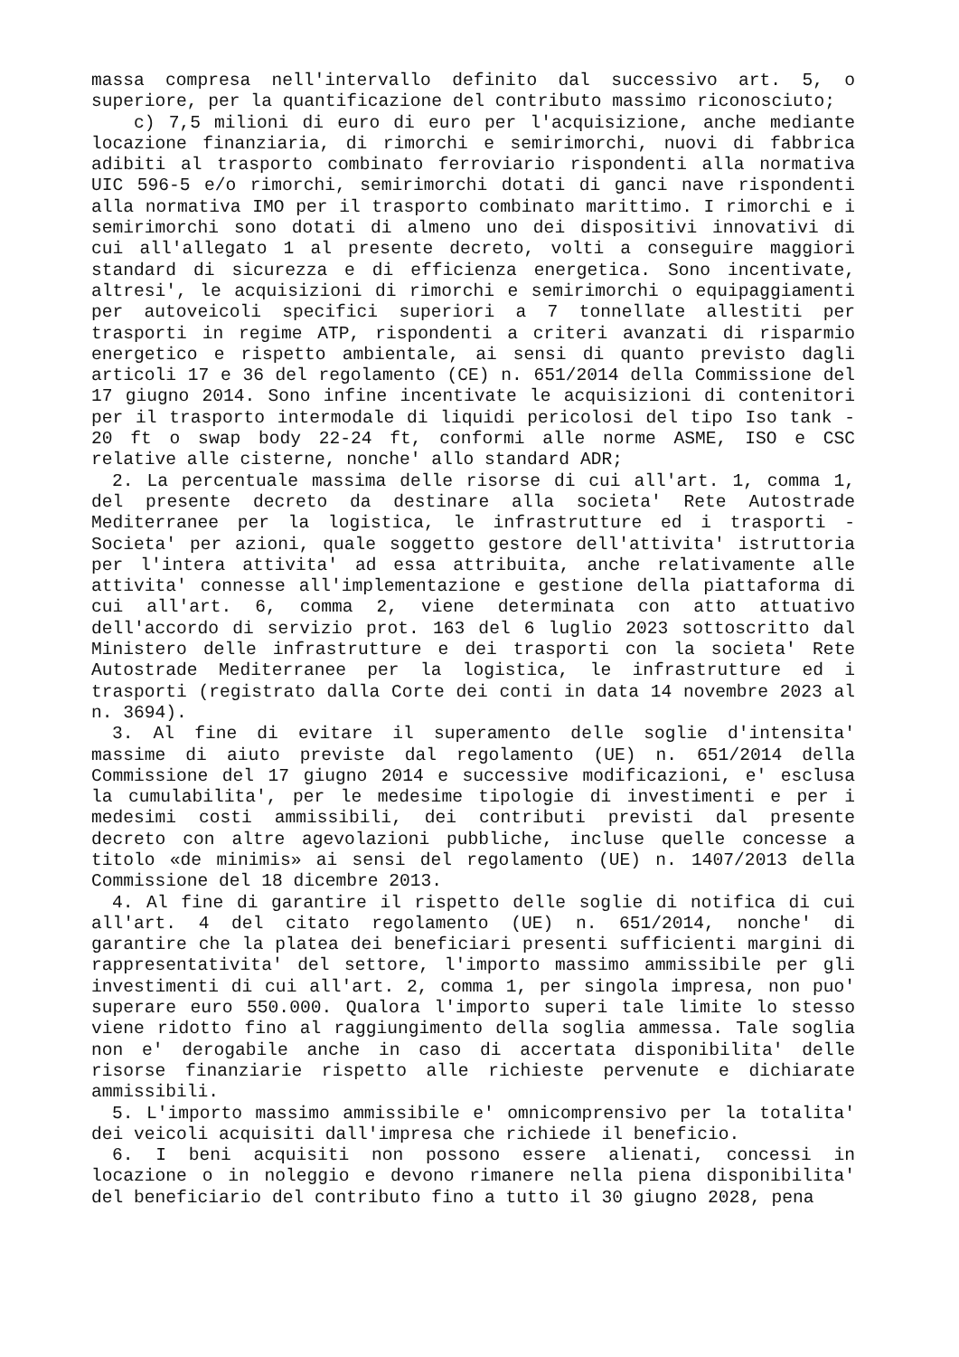massa compresa nell'intervallo definito dal successivo art. 5, o superiore, per la quantificazione del contributo massimo riconosciuto;
c) 7,5 milioni di euro di euro per l'acquisizione, anche mediante locazione finanziaria, di rimorchi e semirimorchi, nuovi di fabbrica adibiti al trasporto combinato ferroviario rispondenti alla normativa UIC 596-5 e/o rimorchi, semirimorchi dotati di ganci nave rispondenti alla normativa IMO per il trasporto combinato marittimo. I rimorchi e i semirimorchi sono dotati di almeno uno dei dispositivi innovativi di cui all'allegato 1 al presente decreto, volti a conseguire maggiori standard di sicurezza e di efficienza energetica. Sono incentivate, altresi', le acquisizioni di rimorchi e semirimorchi o equipaggiamenti per autoveicoli specifici superiori a 7 tonnellate allestiti per trasporti in regime ATP, rispondenti a criteri avanzati di risparmio energetico e rispetto ambientale, ai sensi di quanto previsto dagli articoli 17 e 36 del regolamento (CE) n. 651/2014 della Commissione del 17 giugno 2014. Sono infine incentivate le acquisizioni di contenitori per il trasporto intermodale di liquidi pericolosi del tipo Iso tank - 20 ft o swap body 22-24 ft, conformi alle norme ASME, ISO e CSC relative alle cisterne, nonche' allo standard ADR;
2. La percentuale massima delle risorse di cui all'art. 1, comma 1, del presente decreto da destinare alla societa' Rete Autostrade Mediterranee per la logistica, le infrastrutture ed i trasporti - Societa' per azioni, quale soggetto gestore dell'attivita' istruttoria per l'intera attivita' ad essa attribuita, anche relativamente alle attivita' connesse all'implementazione e gestione della piattaforma di cui all'art. 6, comma 2, viene determinata con atto attuativo dell'accordo di servizio prot. 163 del 6 luglio 2023 sottoscritto dal Ministero delle infrastrutture e dei trasporti con la societa' Rete Autostrade Mediterranee per la logistica, le infrastrutture ed i trasporti (registrato dalla Corte dei conti in data 14 novembre 2023 al n. 3694).
3. Al fine di evitare il superamento delle soglie d'intensita' massime di aiuto previste dal regolamento (UE) n. 651/2014 della Commissione del 17 giugno 2014 e successive modificazioni, e' esclusa la cumulabilita', per le medesime tipologie di investimenti e per i medesimi costi ammissibili, dei contributi previsti dal presente decreto con altre agevolazioni pubbliche, incluse quelle concesse a titolo «de minimis» ai sensi del regolamento (UE) n. 1407/2013 della Commissione del 18 dicembre 2013.
4. Al fine di garantire il rispetto delle soglie di notifica di cui all'art. 4 del citato regolamento (UE) n. 651/2014, nonche' di garantire che la platea dei beneficiari presenti sufficienti margini di rappresentativita' del settore, l'importo massimo ammissibile per gli investimenti di cui all'art. 2, comma 1, per singola impresa, non puo' superare euro 550.000. Qualora l'importo superi tale limite lo stesso viene ridotto fino al raggiungimento della soglia ammessa. Tale soglia non e' derogabile anche in caso di accertata disponibilita' delle risorse finanziarie rispetto alle richieste pervenute e dichiarate ammissibili.
5. L'importo massimo ammissibile e' omnicomprensivo per la totalita' dei veicoli acquisiti dall'impresa che richiede il beneficio.
6. I beni acquisiti non possono essere alienati, concessi in locazione o in noleggio e devono rimanere nella piena disponibilita' del beneficiario del contributo fino a tutto il 30 giugno 2028, pena